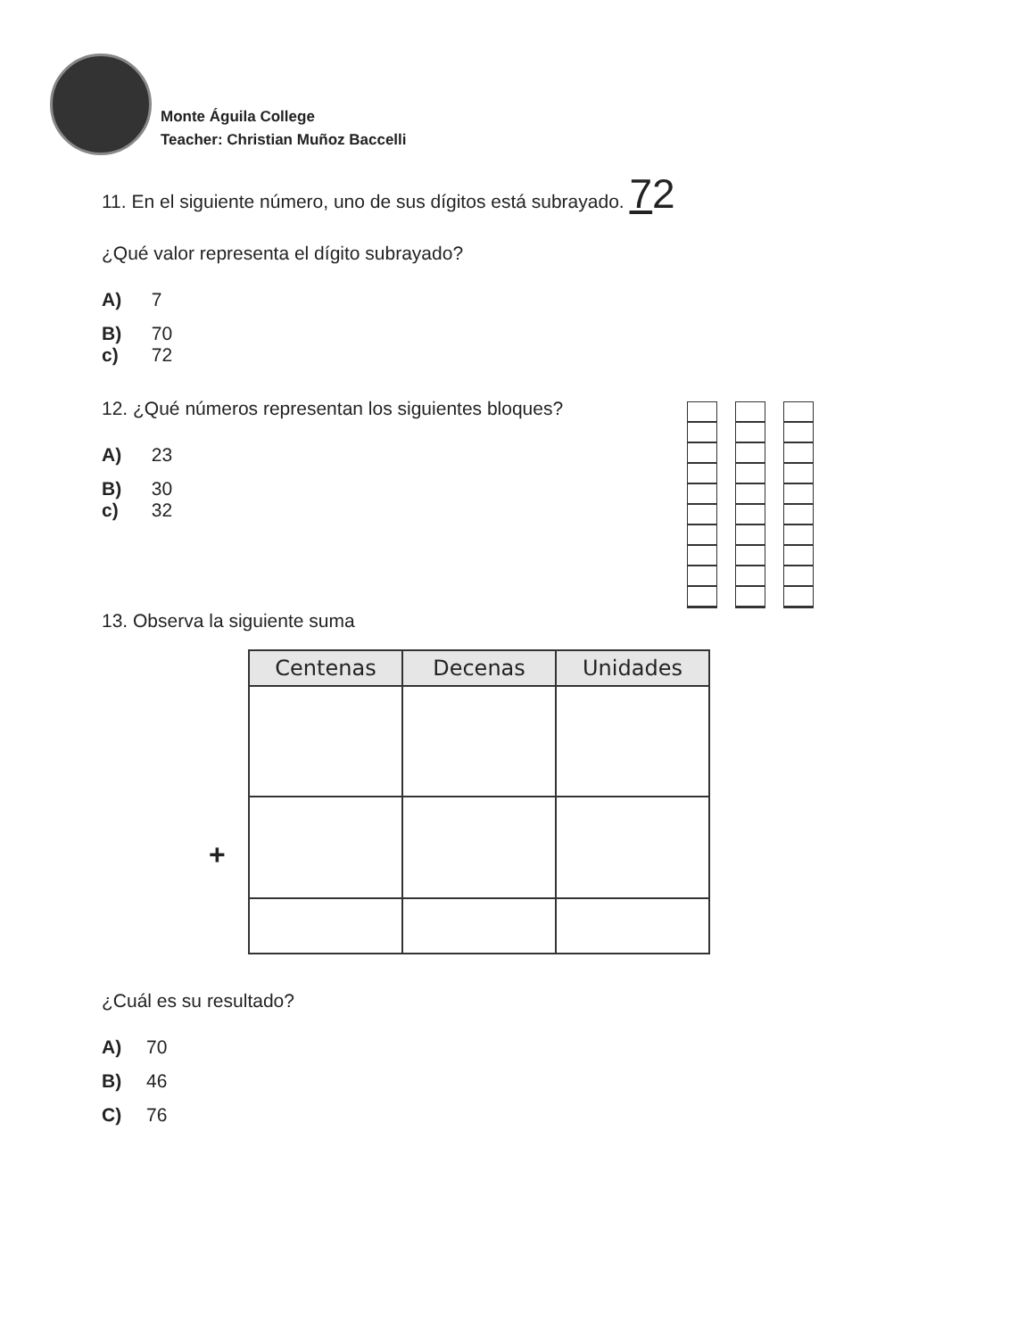Monte Águila College
Teacher: Christian Muñoz Baccelli
11. En el siguiente número, uno de sus dígitos está subrayado. 72
¿Qué valor representa el dígito subrayado?
A) 7
B) 70
c) 72
12. ¿Qué números representan los siguientes bloques?
A) 23
B) 30
c) 32
13. Observa la siguiente suma
| Centenas | Decenas | Unidades |
| --- | --- | --- |
+
¿Cuál es su resultado?
A) 70
B) 46
C) 76